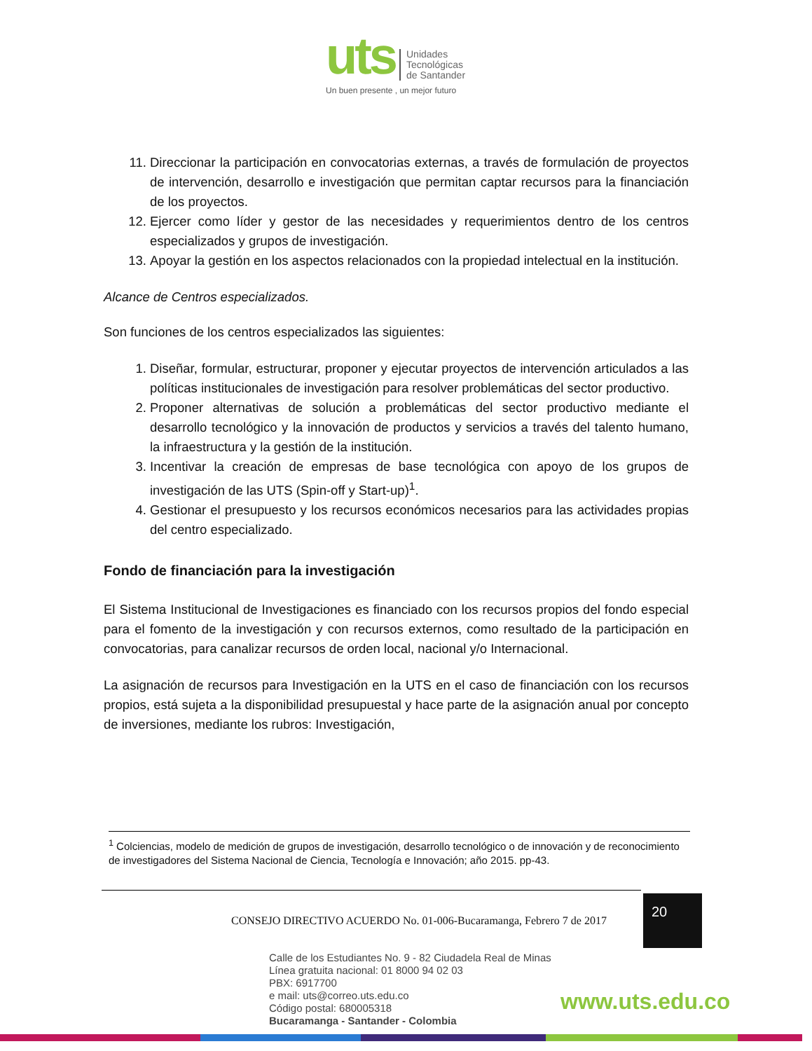uts Unidades
Tecnológicas
de Santander
Un buen presente , un mejor futuro
11. Direccionar la participación en convocatorias externas, a través de formulación de proyectos de intervención, desarrollo e investigación que permitan captar recursos para la financiación de los proyectos.
12. Ejercer como líder y gestor de las necesidades y requerimientos dentro de los centros especializados y grupos de investigación.
13. Apoyar la gestión en los aspectos relacionados con la propiedad intelectual en la institución.
Alcance de Centros especializados.
Son funciones de los centros especializados las siguientes:
1. Diseñar, formular, estructurar, proponer y ejecutar proyectos de intervención articulados a las políticas institucionales de investigación para resolver problemáticas del sector productivo.
2. Proponer alternativas de solución a problemáticas del sector productivo mediante el desarrollo tecnológico y la innovación de productos y servicios a través del talento humano, la infraestructura y la gestión de la institución.
3. Incentivar la creación de empresas de base tecnológica con apoyo de los grupos de investigación de las UTS (Spin-off y Start-up)<sup>1</sup>.
4. Gestionar el presupuesto y los recursos económicos necesarios para las actividades propias del centro especializado.
Fondo de financiación para la investigación
El Sistema Institucional de Investigaciones es financiado con los recursos propios del fondo especial para el fomento de la investigación y con recursos externos, como resultado de la participación en convocatorias, para canalizar recursos de orden local, nacional y/o Internacional.
La asignación de recursos para Investigación en la UTS en el caso de financiación con los recursos propios, está sujeta a la disponibilidad presupuestal y hace parte de la asignación anual por concepto de inversiones, mediante los rubros: Investigación,
<sup>1</sup> Colciencias, modelo de medición de grupos de investigación, desarrollo tecnológico o de innovación y de reconocimiento de investigadores del Sistema Nacional de Ciencia, Tecnología e Innovación; año 2015. pp-43.
CONSEJO DIRECTIVO ACUERDO No. 01-006-Bucaramanga, Febrero 7 de 2017
20
Calle de los Estudiantes No. 9 - 82 Ciudadela Real de Minas
Línea gratuita nacional: 01 8000 94 02 03
PBX: 6917700
e mail: uts@correo.uts.edu.co
Código postal: 680005318
Bucaramanga - Santander - Colombia
www.uts.edu.co